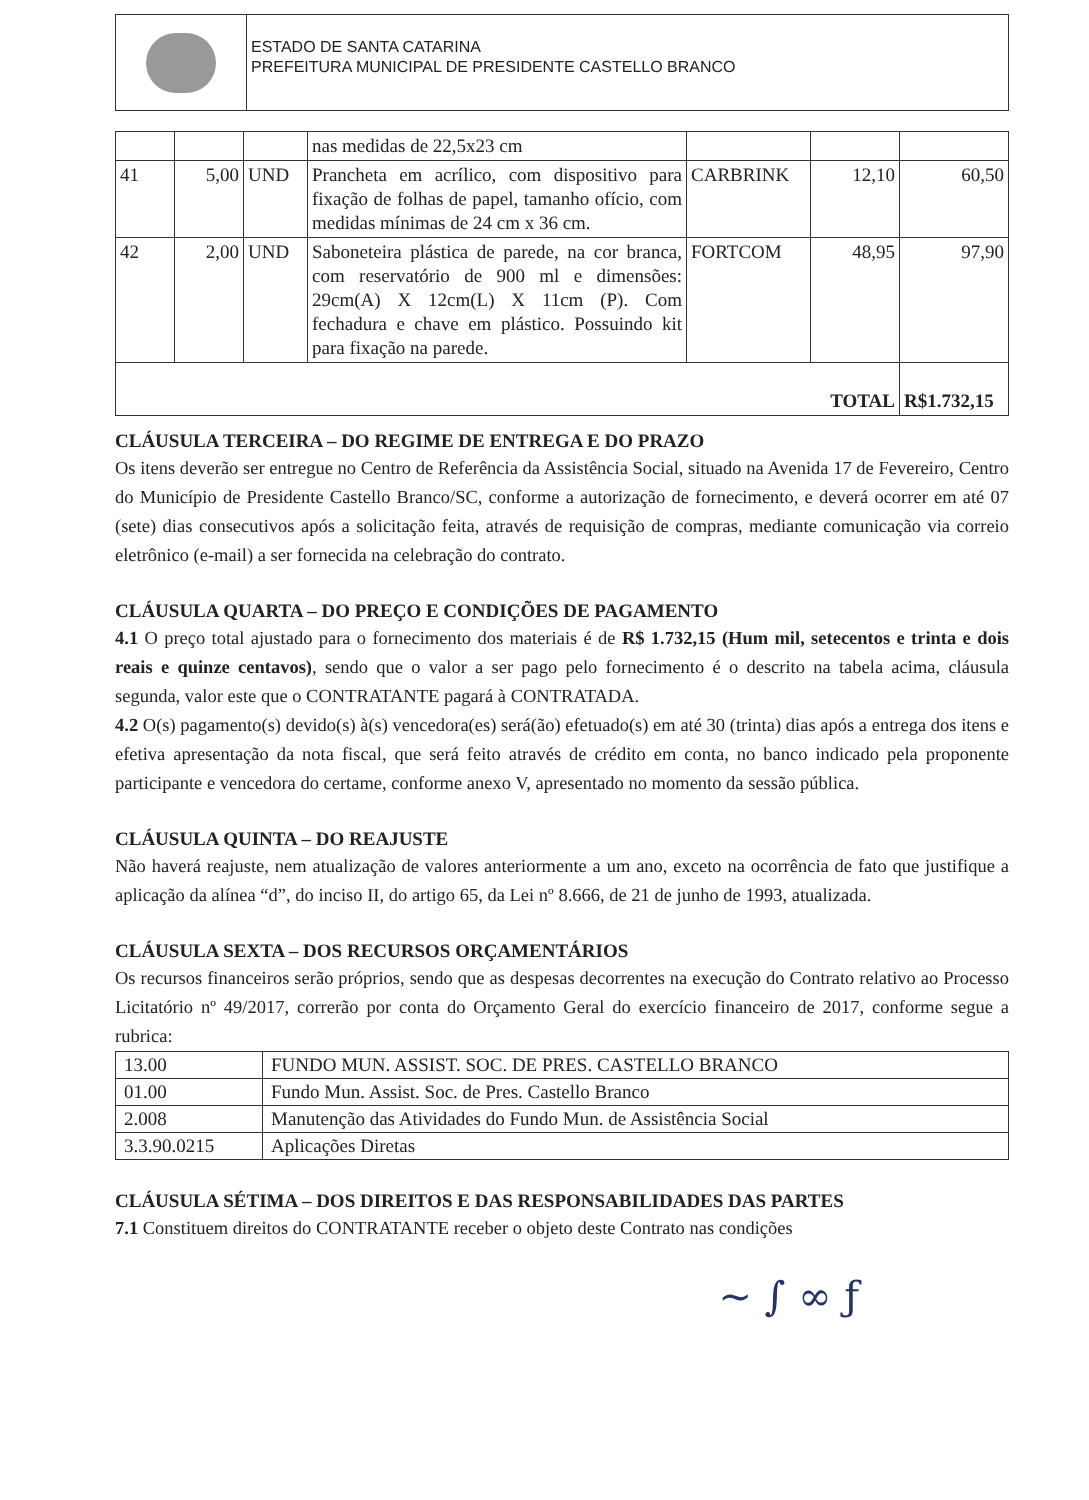ESTADO DE SANTA CATARINA
PREFEITURA MUNICIPAL DE PRESIDENTE CASTELLO BRANCO
| | | | nas medidas de 22,5x23 cm | | | |
| 41 | 5,00 | UND | Prancheta em acrílico, com dispositivo para fixação de folhas de papel, tamanho ofício, com medidas mínimas de 24 cm x 36 cm. | CARBRINK | 12,10 | 60,50 |
| 42 | 2,00 | UND | Saboneteira plástica de parede, na cor branca, com reservatório de 900 ml e dimensões: 29cm(A) X 12cm(L) X 11cm (P). Com fechadura e chave em plástico. Possuindo kit para fixação na parede. | FORTCOM | 48,95 | 97,90 |
| TOTAL | | | | | | R$1.732,15 |
CLÁUSULA TERCEIRA – DO REGIME DE ENTREGA E DO PRAZO
Os itens deverão ser entregue no Centro de Referência da Assistência Social, situado na Avenida 17 de Fevereiro, Centro do Município de Presidente Castello Branco/SC, conforme a autorização de fornecimento, e deverá ocorrer em até 07 (sete) dias consecutivos após a solicitação feita, através de requisição de compras, mediante comunicação via correio eletrônico (e-mail) a ser fornecida na celebração do contrato.
CLÁUSULA QUARTA – DO PREÇO E CONDIÇÕES DE PAGAMENTO
4.1 O preço total ajustado para o fornecimento dos materiais é de R$ 1.732,15 (Hum mil, setecentos e trinta e dois reais e quinze centavos), sendo que o valor a ser pago pelo fornecimento é o descrito na tabela acima, cláusula segunda, valor este que o CONTRATANTE pagará à CONTRATADA.
4.2 O(s) pagamento(s) devido(s) à(s) vencedora(es) será(ão) efetuado(s) em até 30 (trinta) dias após a entrega dos itens e efetiva apresentação da nota fiscal, que será feito através de crédito em conta, no banco indicado pela proponente participante e vencedora do certame, conforme anexo V, apresentado no momento da sessão pública.
CLÁUSULA QUINTA – DO REAJUSTE
Não haverá reajuste, nem atualização de valores anteriormente a um ano, exceto na ocorrência de fato que justifique a aplicação da alínea “d”, do inciso II, do artigo 65, da Lei nº 8.666, de 21 de junho de 1993, atualizada.
CLÁUSULA SEXTA – DOS RECURSOS ORÇAMENTÁRIOS
Os recursos financeiros serão próprios, sendo que as despesas decorrentes na execução do Contrato relativo ao Processo Licitatório nº 49/2017, correrão por conta do Orçamento Geral do exercício financeiro de 2017, conforme segue a rubrica:
| 13.00 | FUNDO MUN. ASSIST. SOC. DE PRES. CASTELLO BRANCO |
| 01.00 | Fundo Mun. Assist. Soc. de Pres. Castello Branco |
| 2.008 | Manutenção das Atividades do Fundo Mun. de Assistência Social |
| 3.3.90.0215 | Aplicações Diretas |
CLÁUSULA SÉTIMA – DOS DIREITOS E DAS RESPONSABILIDADES DAS PARTES
7.1 Constituem direitos do CONTRATANTE receber o objeto deste Contrato nas condições
~ ∫ ∞ ƒ